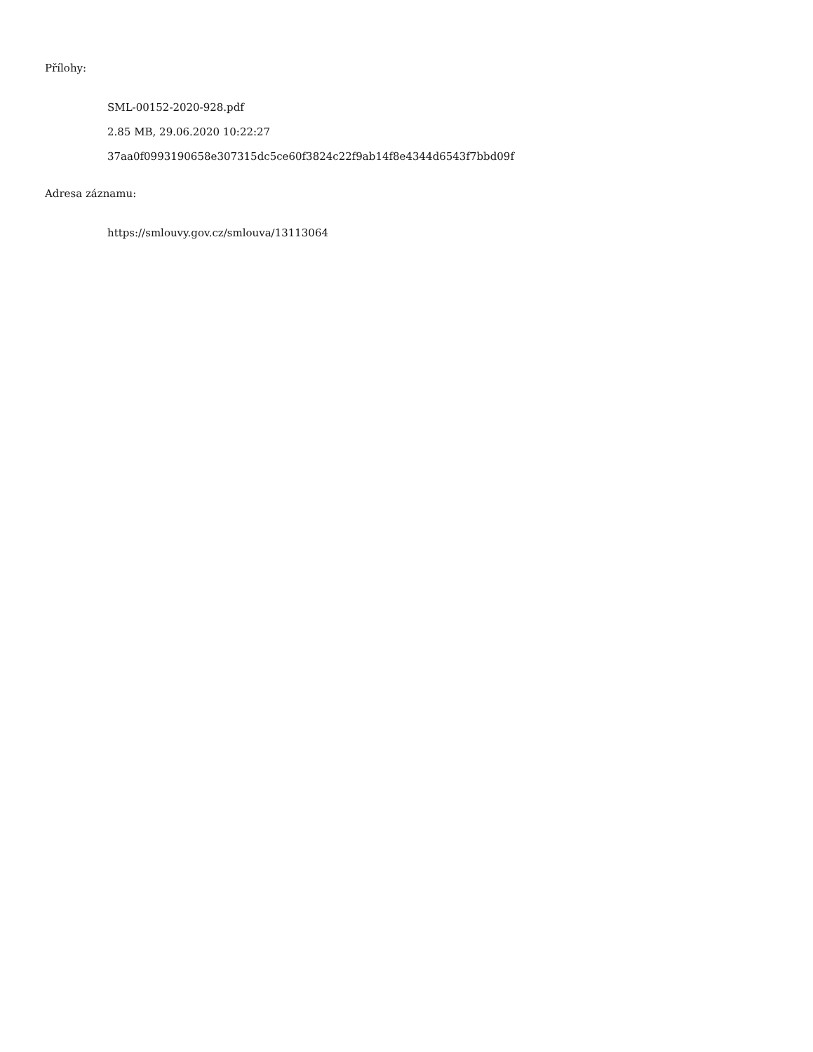Přílohy:
SML-00152-2020-928.pdf
2.85 MB, 29.06.2020 10:22:27
37aa0f0993190658e307315dc5ce60f3824c22f9ab14f8e4344d6543f7bbd09f
Adresa záznamu:
https://smlouvy.gov.cz/smlouva/13113064